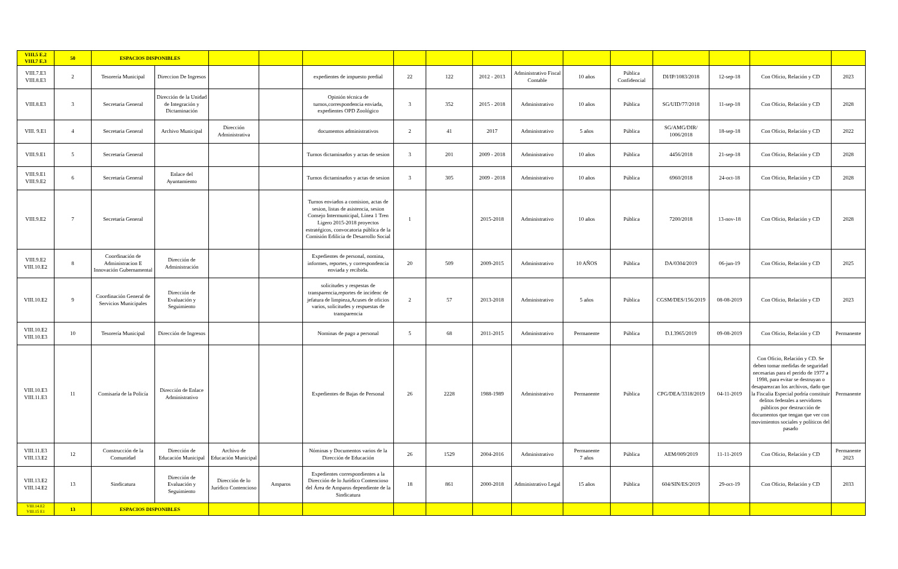| VIII.5 E.2 VIII.7 E.3 | 50 | ESPACIOS DISPONIBLES | | | | | | | | | | | | | | |
| VIII.7.E3 VIII.8.E3 | 2 | Tesorería Municipal | Direccion De Ingresos | | | expedientes de impuesto predial | 22 | 122 | 2012 - 2013 | Administrativo Fiscal Contable | 10 años | Pública Confidencial | DI/IP/1083/2018 | 12-sep-18 | Con Oficio, Relación y CD | 2023 |
| VIII.8.E3 | 3 | Secretaria General | Dirección de la Unidad de Integración y Dictaminación | | | Opinión técnica de turnos,correspondencia enviada, expedientes OPD Zoológico | 3 | 352 | 2015 - 2018 | Administrativo | 10 años | Pública | SG/UID/77/2018 | 11-sep-18 | Con Oficio, Relación y CD | 2028 |
| VIII. 9.E1 | 4 | Secretaria General | Archivo Municipal | Dirección Administrativa | | documentos administrativos | 2 | 41 | 2017 | Administrativo | 5 años | Pública | SG/AMG/DIR/ 1006/2018 | 18-sep-18 | Con Oficio, Relación y CD | 2022 |
| VIII.9.E1 | 5 | Secretaría General | | | | Turnos dictaminados y actas de sesion | 3 | 201 | 2009 - 2018 | Administrativo | 10 años | Pública | 4456/2018 | 21-sep-18 | Con Oficio, Relación y CD | 2028 |
| VIII.9.E1 VIII.9.E2 | 6 | Secretaría General | Enlace del Ayuntamiento | | | Turnos dictaminados y actas de sesion | 3 | 305 | 2009 - 2018 | Administrativo | 10 años | Pública | 6960/2018 | 24-oct-18 | Con Oficio, Relación y CD | 2028 |
| VIII.9.E2 | 7 | Secretaría General | | | | Turnos enviados a comision, actas de sesion, listas de asistencia, sesion Consejo Intermunicipal, Línea 1 Tren Ligero 2015-2018 proyectos estratégicos, convocatoria pública de la Comisión Edilicia de Desarrollo Social | 1 | | 2015-2018 | Administrativo | 10 años | Pública | 7200/2018 | 13-nov-18 | Con Oficio, Relación y CD | 2028 |
| VIII.9.E2 VIII.10.E2 | 8 | Coordinación de Administracion E Innovación Gubernamental | Dirección de Administración | | | Expedientes de personal, nomina, informes, reportes, y correspondencia enviada y recibida. | 20 | 509 | 2009-2015 | Administrativo | 10 AÑOS | Pública | DA/0304/2019 | 06-jun-19 | Con Oficio, Relación y CD | 2025 |
| VIII.10.E2 | 9 | Coordinación General de Servicios Municipales | Dirección de Evaluación y Seguimiento | | | solicitudes y respestas de transparencia,reportes de incidenc de jefatura de limpieza,Acuses de oficios varios, solicitudes y respuestas de transparencia | 2 | 57 | 2013-2018 | Administrativo | 5 años | Pública | CGSM/DES/156/2019 | 08-08-2019 | Con Oficio, Relación y CD | 2023 |
| VIII.10.E2 VIII.10.E3 | 10 | Tesorería Municipal | Dirección de Ingresos | | | Nominas de pago a personal | 5 | 68 | 2011-2015 | Administrativo | Permanente | Pública | D.I.3965/2019 | 09-08-2019 | Con Oficio, Relación y CD | Permanente |
| VIII.10.E3 VIII.11.E3 | 11 | Comisaría de la Policía | Dirección de Enlace Administrativo | | | Expedientes de Bajas de Personal | 26 | 2228 | 1988-1989 | Administrativo | Permanente | Pública | CPG/DEA/3318/2019 | 04-11-2019 | Con Oficio, Relación y CD. Se deben tomar medidas de seguridad necesarias para el perido de 1977 a 1998, para evitar se destruyan o desaparezcan los archivos, dado que la Fiscalia Especial podría constituir delitos federales a servidores públicos por destrucción de documentos que tengan que ver con movimientos sociales y políticos del pasado | Permanente |
| VIII.11.E3 VIII.13.E2 | 12 | Construcción de la Comunidad | Dirección de Educación Municipal | Archivo de Educación Municipal | | Nóminas y Documentos varios de la Dirección de Educación | 26 | 1529 | 2004-2016 | Administrativo | Permanente 7 años | Pública | AEM/009/2019 | 11-11-2019 | Con Oficio, Relación y CD | Permanente 2023 |
| VIII.13.E2 VIII.14.E2 | 13 | Sindicatura | Dirección de Evaluación y Seguimiento | Dirección de lo Jurídico Contencioso | Amparos | Expedientes correspondientes a la Dirección de lo Jurídico Contencioso del Área de Amparos dependiente de la Sindicatura | 18 | 861 | 2000-2018 | Administrativo Legal | 15 años | Pública | 604/SIN/ES/2019 | 29-oct-19 | Con Oficio, Relación y CD | 2033 |
| VIII.14.E2 VIII.15 E1 | 13 | ESPACIOS DISPONIBLES | | | | | | | | | | | | | | |